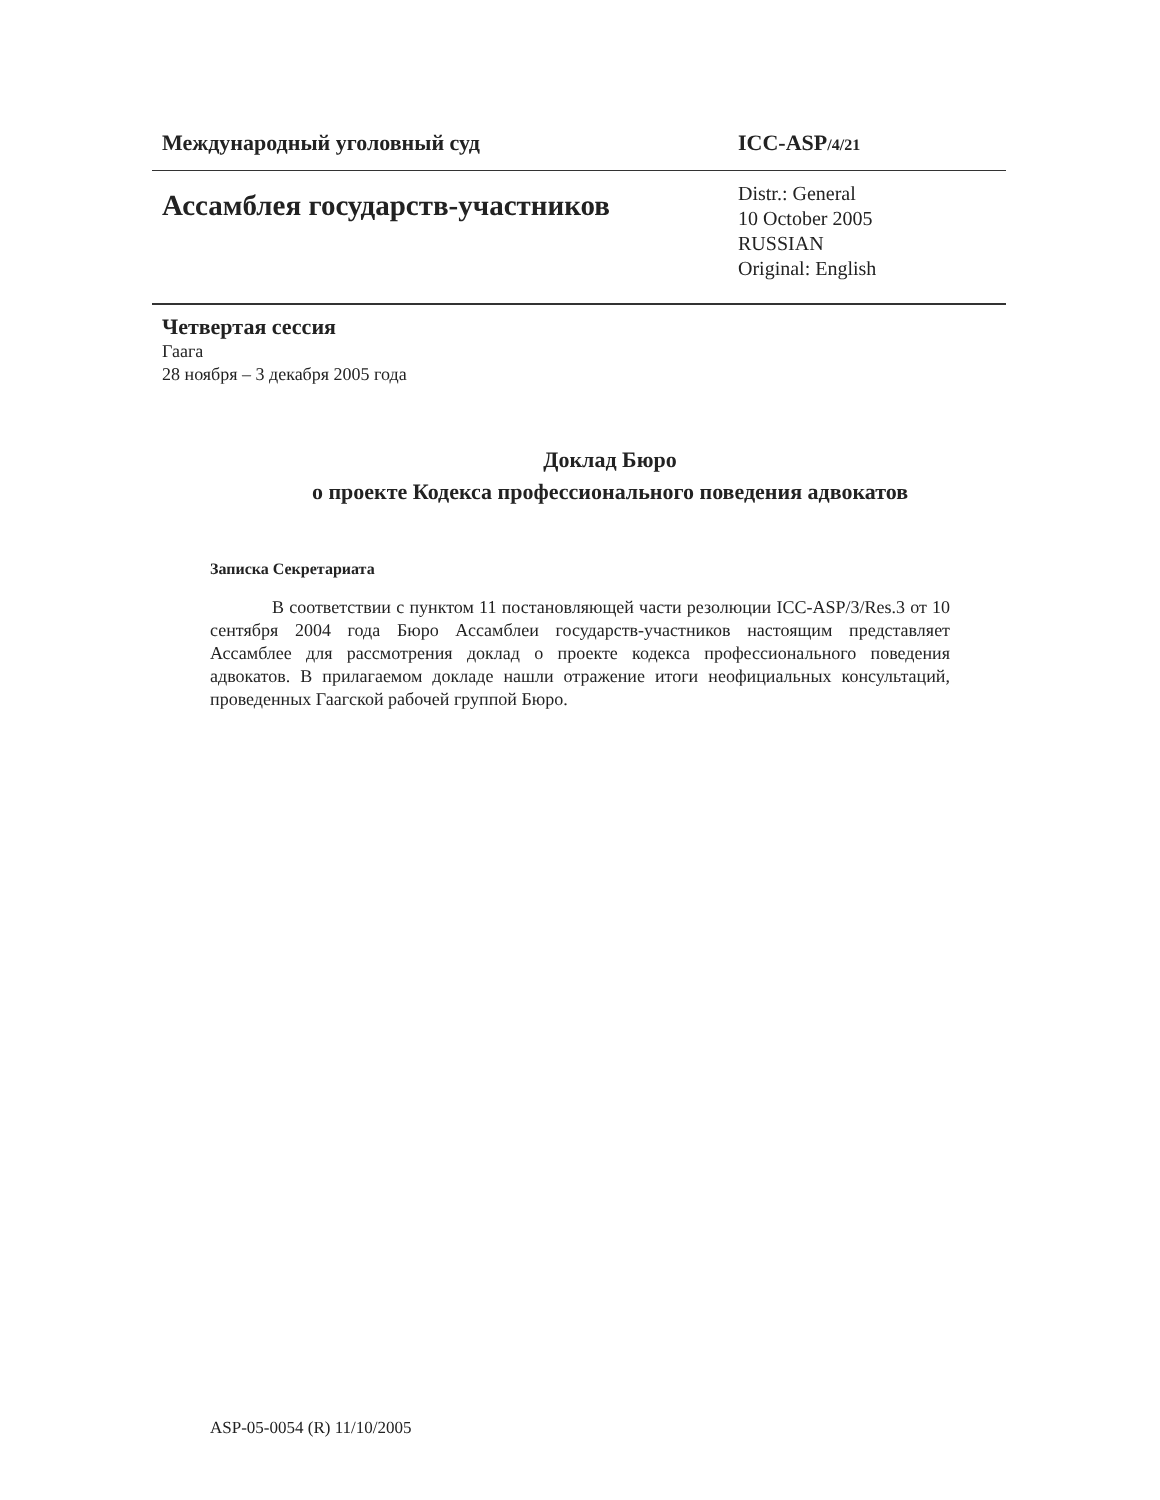Международный уголовный суд ICC-ASP/4/21
Ассамблея государств-участников
Distr.: General
10 October 2005
RUSSIAN
Original: English
Четвертая сессия
Гаага
28 ноября – 3 декабря 2005 года
Доклад Бюро
о проекте Кодекса профессионального поведения адвокатов
Записка Секретариата
В соответствии с пунктом 11 постановляющей части резолюции ICC-ASP/3/Res.3 от 10 сентября 2004 года Бюро Ассамблеи государств-участников настоящим представляет Ассамблее для рассмотрения доклад о проекте кодекса профессионального поведения адвокатов. В прилагаемом докладе нашли отражение итоги неофициальных консультаций, проведенных Гаагской рабочей группой Бюро.
ASP-05-0054 (R) 11/10/2005